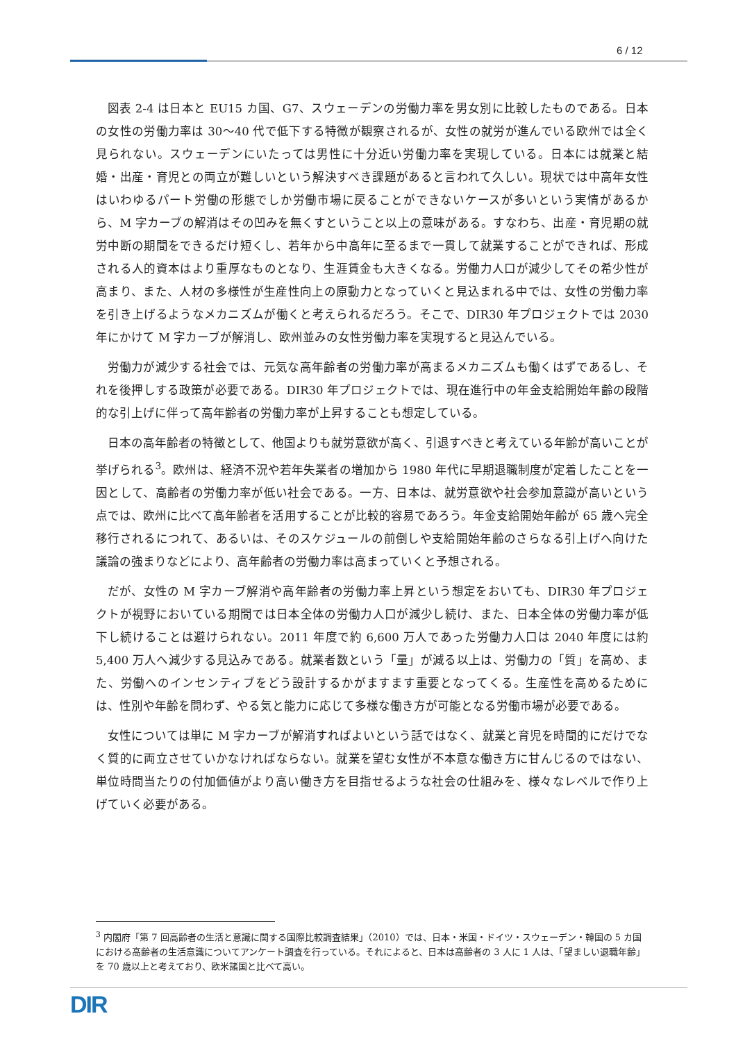6 / 12
図表 2-4 は日本と EU15 カ国、G7、スウェーデンの労働力率を男女別に比較したものである。日本の女性の労働力率は 30～40 代で低下する特徴が観察されるが、女性の就労が進んでいる欧州では全く見られない。スウェーデンにいたっては男性に十分近い労働力率を実現している。日本には就業と結婚・出産・育児との両立が難しいという解決すべき課題があると言われて久しい。現状では中高年女性はいわゆるパート労働の形態でしか労働市場に戻ることができないケースが多いという実情があるから、M 字カーブの解消はその凹みを無くすということ以上の意味がある。すなわち、出産・育児期の就労中断の期間をできるだけ短くし、若年から中高年に至るまで一貫して就業することができれば、形成される人的資本はより重厚なものとなり、生涯賃金も大きくなる。労働力人口が減少してその希少性が高まり、また、人材の多様性が生産性向上の原動力となっていくと見込まれる中では、女性の労働力率を引き上げるようなメカニズムが働くと考えられるだろう。そこで、DIR30 年プロジェクトでは 2030 年にかけて M 字カーブが解消し、欧州並みの女性労働力率を実現すると見込んでいる。
労働力が減少する社会では、元気な高年齢者の労働力率が高まるメカニズムも働くはずであるし、それを後押しする政策が必要である。DIR30 年プロジェクトでは、現在進行中の年金支給開始年齢の段階的な引上げに伴って高年齢者の労働力率が上昇することも想定している。
日本の高年齢者の特徴として、他国よりも就労意欲が高く、引退すべきと考えている年齢が高いことが挙げられる<sup>3</sup>。欧州は、経済不況や若年失業者の増加から 1980 年代に早期退職制度が定着したことを一因として、高齢者の労働力率が低い社会である。一方、日本は、就労意欲や社会参加意識が高いという点では、欧州に比べて高年齢者を活用することが比較的容易であろう。年金支給開始年齢が 65 歳へ完全移行されるにつれて、あるいは、そのスケジュールの前倒しや支給開始年齢のさらなる引上げへ向けた議論の強まりなどにより、高年齢者の労働力率は高まっていくと予想される。
だが、女性の M 字カーブ解消や高年齢者の労働力率上昇という想定をおいても、DIR30 年プロジェクトが視野においている期間では日本全体の労働力人口が減少し続け、また、日本全体の労働力率が低下し続けることは避けられない。2011 年度で約 6,600 万人であった労働力人口は 2040 年度には約 5,400 万人へ減少する見込みである。就業者数という「量」が減る以上は、労働力の「質」を高め、また、労働へのインセンティブをどう設計するかがますます重要となってくる。生産性を高めるためには、性別や年齢を問わず、やる気と能力に応じて多様な働き方が可能となる労働市場が必要である。
女性については単に M 字カーブが解消すればよいという話ではなく、就業と育児を時間的にだけでなく質的に両立させていかなければならない。就業を望む女性が不本意な働き方に甘んじるのではない、単位時間当たりの付加価値がより高い働き方を目指せるような社会の仕組みを、様々なレベルで作り上げていく必要がある。
<sup>3</sup> 内閣府「第 7 回高齢者の生活と意識に関する国際比較調査結果」（2010）では、日本・米国・ドイツ・スウェーデン・韓国の 5 カ国における高齢者の生活意識についてアンケート調査を行っている。それによると、日本は高齢者の 3 人に 1 人は、「望ましい退職年齢」を 70 歳以上と考えており、欧米諸国と比べて高い。
DIR